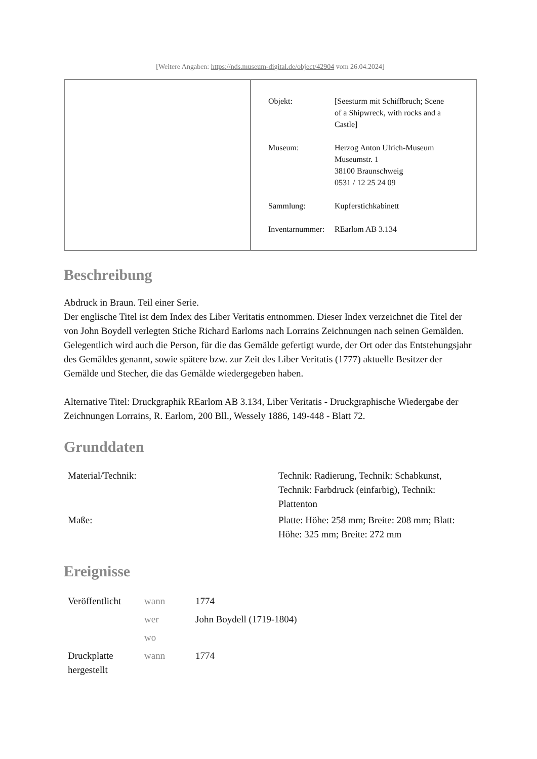[Weitere Angaben: https://nds.museum-digital.de/object/42904 vom 26.04.2024]
| Objekt: | [Seesturm mit Schiffbruch; Scene of a Shipwreck, with rocks and a Castle] |
| Museum: | Herzog Anton Ulrich-Museum Museumstr. 1 38100 Braunschweig 0531 / 12 25 24 09 |
| Sammlung: | Kupferstichkabinett |
| Inventarnummer: | REarlom AB 3.134 |
Beschreibung
Abdruck in Braun. Teil einer Serie.
Der englische Titel ist dem Index des Liber Veritatis entnommen. Dieser Index verzeichnet die Titel der von John Boydell verlegten Stiche Richard Earloms nach Lorrains Zeichnungen nach seinen Gemälden. Gelegentlich wird auch die Person, für die das Gemälde gefertigt wurde, der Ort oder das Entstehungsjahr des Gemäldes genannt, sowie spätere bzw. zur Zeit des Liber Veritatis (1777) aktuelle Besitzer der Gemälde und Stecher, die das Gemälde wiedergegeben haben.
Alternative Titel: Druckgraphik REarlom AB 3.134, Liber Veritatis - Druckgraphische Wiedergabe der Zeichnungen Lorrains, R. Earlom, 200 Bll., Wessely 1886, 149-448 - Blatt 72.
Grunddaten
| Material/Technik: | Technik: Radierung, Technik: Schabkunst, Technik: Farbdruck (einfarbig), Technik: Plattenton |
| Maße: | Platte: Höhe: 258 mm; Breite: 208 mm; Blatt: Höhe: 325 mm; Breite: 272 mm |
Ereignisse
| Veröffentlicht | wann | 1774 |
| | wer | John Boydell (1719-1804) |
| | wo | |
| Druckplatte hergestellt | wann | 1774 |